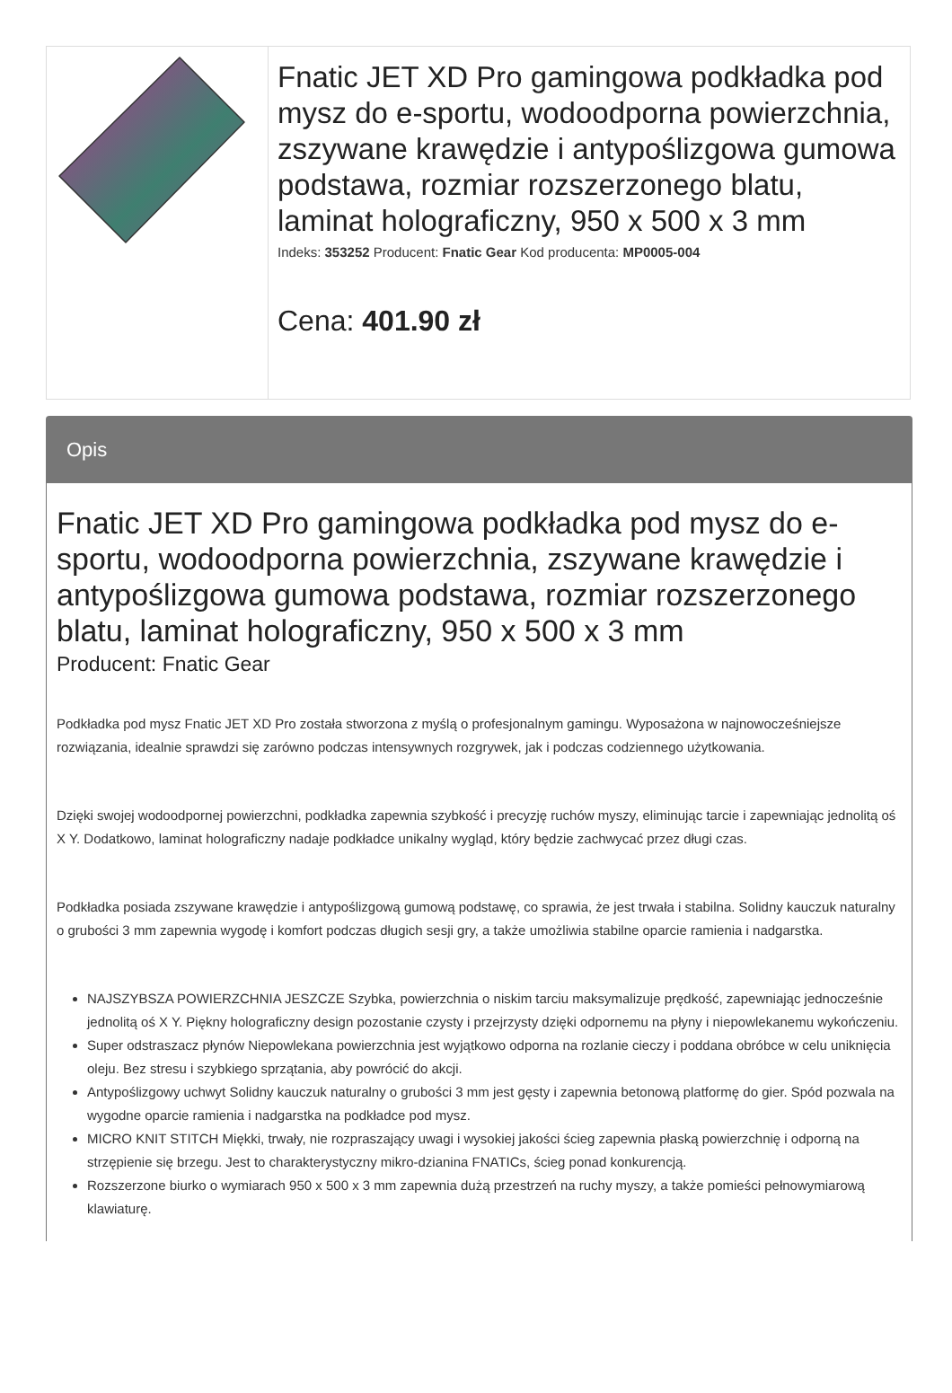| | Fnatic JET XD Pro gamingowa podkładka pod mysz do e-sportu, wodoodporna powierzchnia, zszywane krawędzie i antypoślizgowa gumowa podstawa, rozmiar rozszerzonego blatu, laminat holograficzny, 950 x 500 x 3 mm Indeks: 353252 Producent: Fnatic Gear Kod producenta: MP0005-004 Cena: 401.90 zł |
Opis
Fnatic JET XD Pro gamingowa podkładka pod mysz do e-sportu, wodoodporna powierzchnia, zszywane krawędzie i antypoślizgowa gumowa podstawa, rozmiar rozszerzonego blatu, laminat holograficzny, 950 x 500 x 3 mm
Producent: Fnatic Gear
Podkładka pod mysz Fnatic JET XD Pro została stworzona z myślą o profesjonalnym gamingu. Wyposażona w najnowocześniejsze rozwiązania, idealnie sprawdzi się zarówno podczas intensywnych rozgrywek, jak i podczas codziennego użytkowania.
Dzięki swojej wodoodpornej powierzchni, podkładka zapewnia szybkość i precyzję ruchów myszy, eliminując tarcie i zapewniając jednolitą oś X Y. Dodatkowo, laminat holograficzny nadaje podkładce unikalny wygląd, który będzie zachwycać przez długi czas.
Podkładka posiada zszywane krawędzie i antypoślizgową gumową podstawę, co sprawia, że jest trwała i stabilna. Solidny kauczuk naturalny o grubości 3 mm zapewnia wygodę i komfort podczas długich sesji gry, a także umożliwia stabilne oparcie ramienia i nadgarstka.
NAJSZYBSZA POWIERZCHNIA JESZCZE Szybka, powierzchnia o niskim tarciu maksymalizuje prędkość, zapewniając jednocześnie jednolitą oś X Y. Piękny holograficzny design pozostanie czysty i przejrzysty dzięki odpornemu na płyny i niepowlekanemu wykończeniu.
Super odstraszacz płynów Niepowlekana powierzchnia jest wyjątkowo odporna na rozlanie cieczy i poddana obróbce w celu uniknięcia oleju. Bez stresu i szybkiego sprzątania, aby powrócić do akcji.
Antypoślizgowy uchwyt Solidny kauczuk naturalny o grubości 3 mm jest gęsty i zapewnia betonową platformę do gier. Spód pozwala na wygodne oparcie ramienia i nadgarstka na podkładce pod mysz.
MICRO KNIT STITCH Miękki, trwały, nie rozpraszający uwagi i wysokiej jakości ścieg zapewnia płaską powierzchnię i odporną na strzępienie się brzegu. Jest to charakterystyczny mikro-dzianina FNATICs, ścieg ponad konkurencją.
Rozszerzone biurko o wymiarach 950 x 500 x 3 mm zapewnia dużą przestrzeń na ruchy myszy, a także pomieści pełnowymiarową klawiaturę.